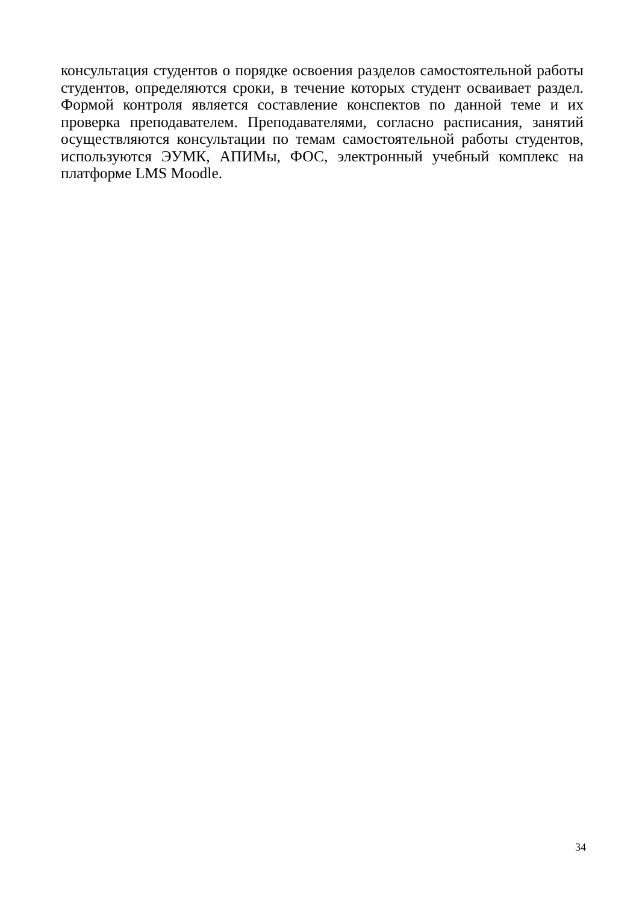консультация студентов о порядке освоения разделов самостоятельной работы студентов, определяются сроки, в течение которых студент осваивает раздел. Формой контроля является составление конспектов по данной теме и их проверка преподавателем. Преподавателями, согласно расписания, занятий осуществляются консультации по темам самостоятельной работы студентов, используются ЭУМК, АПИМы, ФОС, электронный учебный комплекс на платформе LMS Moodle.
34